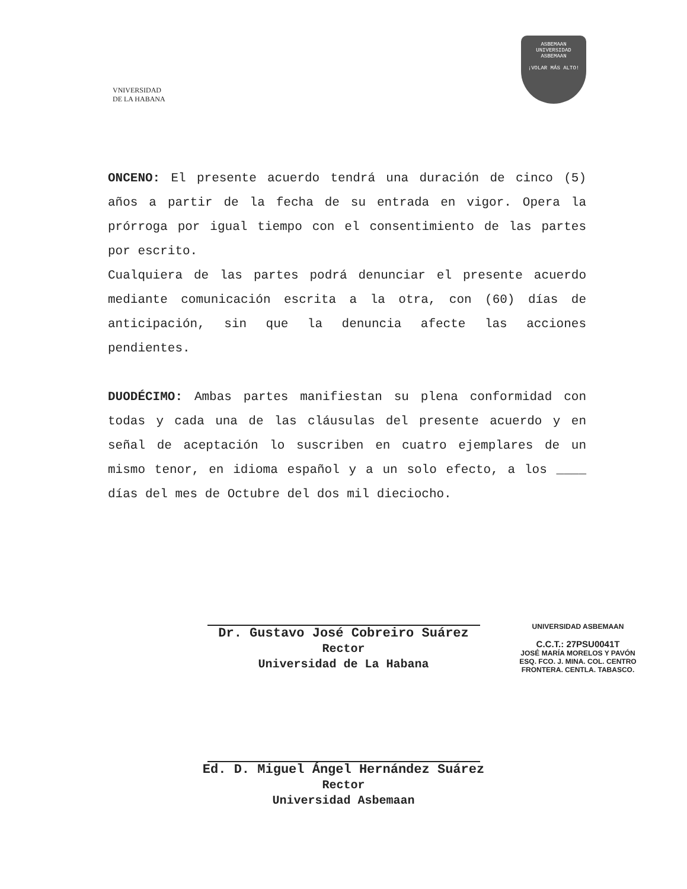VNIVERSIDAD
DE LA HABANA
ASBEMAAN
UNIVERSIDAD
ASBEMAAN
¡VOLAR MÁS ALTO!
ONCENO: El presente acuerdo tendrá una duración de cinco (5) años a partir de la fecha de su entrada en vigor. Opera la prórroga por igual tiempo con el consentimiento de las partes por escrito.
Cualquiera de las partes podrá denunciar el presente acuerdo mediante comunicación escrita a la otra, con (60) días de anticipación, sin que la denuncia afecte las acciones pendientes.
DUODÉCIMO: Ambas partes manifiestan su plena conformidad con todas y cada una de las cláusulas del presente acuerdo y en señal de aceptación lo suscriben en cuatro ejemplares de un mismo tenor, en idioma español y a un solo efecto, a los ____ días del mes de Octubre del dos mil dieciocho.
Dr. Gustavo José Cobreiro Suárez
Rector
Universidad de La Habana
Ed. D. Miguel Ángel Hernández Suárez
Rector
Universidad Asbemaan
UNIVERSIDAD ASBEMAAN
C.C.T.: 27PSU0041T
JOSÉ MARÍA MORELOS Y PAVÓN
ESQ. FCO. J. MINA. COL. CENTRO
FRONTERA. CENTLA. TABASCO.